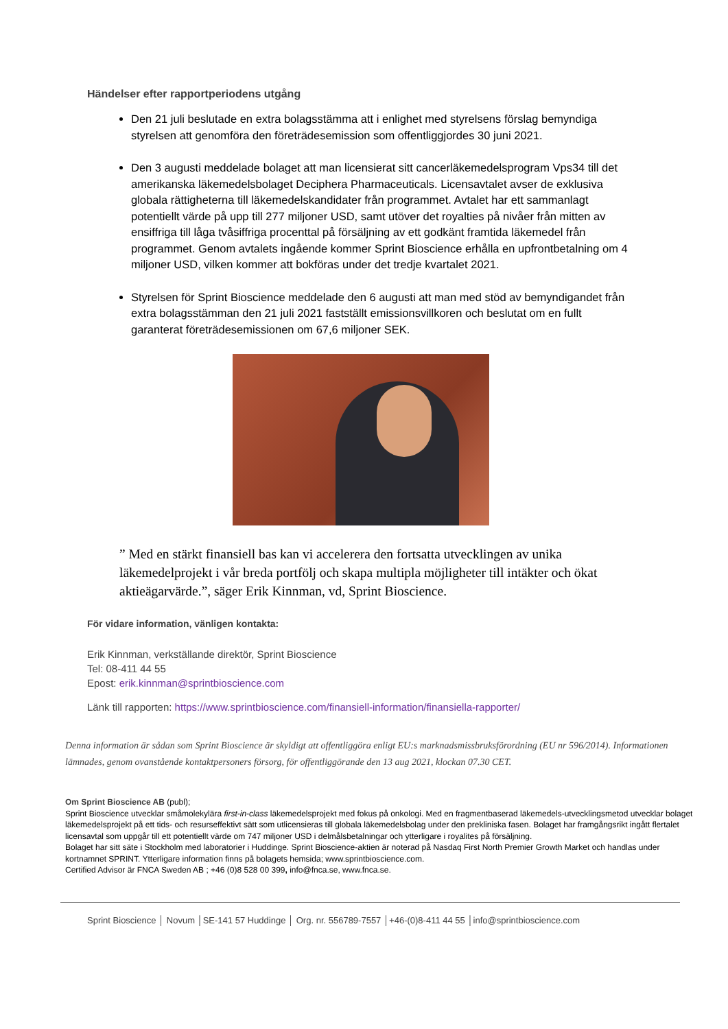Händelser efter rapportperiodens utgång
Den 21 juli beslutade en extra bolagsstämma att i enlighet med styrelsens förslag bemyndiga styrelsen att genomföra den företrädesemission som offentliggjordes 30 juni 2021.
Den 3 augusti meddelade bolaget att man licensierat sitt cancerläkemedelsprogram Vps34 till det amerikanska läkemedelsbolaget Deciphera Pharmaceuticals. Licensavtalet avser de exklusiva globala rättigheterna till läkemedelskandidater från programmet. Avtalet har ett sammanlagt potentiellt värde på upp till 277 miljoner USD, samt utöver det royalties på nivåer från mitten av ensiffriga till låga tvåsiffriga procenttal på försäljning av ett godkänt framtida läkemedel från programmet. Genom avtalets ingående kommer Sprint Bioscience erhålla en upfrontbetalning om 4 miljoner USD, vilken kommer att bokföras under det tredje kvartalet 2021.
Styrelsen för Sprint Bioscience meddelade den 6 augusti att man med stöd av bemyndigandet från extra bolagsstämman den 21 juli 2021 fastställt emissionsvillkoren och beslutat om en fullt garanterat företrädesemissionen om 67,6 miljoner SEK.
” Med en stärkt finansiell bas kan vi accelerera den fortsatta utvecklingen av unika läkemedelprojekt i vår breda portfölj och skapa multipla möjligheter till intäkter och ökat aktieägarvärde.”, säger Erik Kinnman, vd, Sprint Bioscience.
För vidare information, vänligen kontakta:
Erik Kinnman, verkställande direktör, Sprint Bioscience
Tel: 08-411 44 55
Epost: erik.kinnman@sprintbioscience.com
Länk till rapporten: https://www.sprintbioscience.com/finansiell-information/finansiella-rapporter/
Denna information är sådan som Sprint Bioscience är skyldigt att offentliggöra enligt EU:s marknadsmissbruksförordning (EU nr 596/2014). Informationen lämnades, genom ovanstående kontaktpersoners försorg, för offentliggörande den 13 aug 2021, klockan 07.30 CET.
Om Sprint Bioscience AB (publ);
Sprint Bioscience utvecklar småmolekylära first-in-class läkemedelsprojekt med fokus på onkologi. Med en fragmentbaserad läkemedels-utvecklingsmetod utvecklar bolaget läkemedelsprojekt på ett tids- och resurseffektivt sätt som utlicensieras till globala läkemedelsbolag under den prekliniska fasen. Bolaget har framgångsrikt ingått flertalet licensavtal som uppgår till ett potentiellt värde om 747 miljoner USD i delmålsbetalningar och ytterligare i royalites på försäljning.
Bolaget har sitt säte i Stockholm med laboratorier i Huddinge. Sprint Bioscience-aktien är noterad på Nasdaq First North Premier Growth Market och handlas under kortnamnet SPRINT. Ytterligare information finns på bolagets hemsida; www.sprintbioscience.com.
Certified Advisor är FNCA Sweden AB ; +46 (0)8 528 00 399, info@fnca.se, www.fnca.se.
Sprint Bioscience │ Novum │SE-141 57 Huddinge │ Org. nr. 556789-7557 │+46-(0)8-411 44 55 │info@sprintbioscience.com